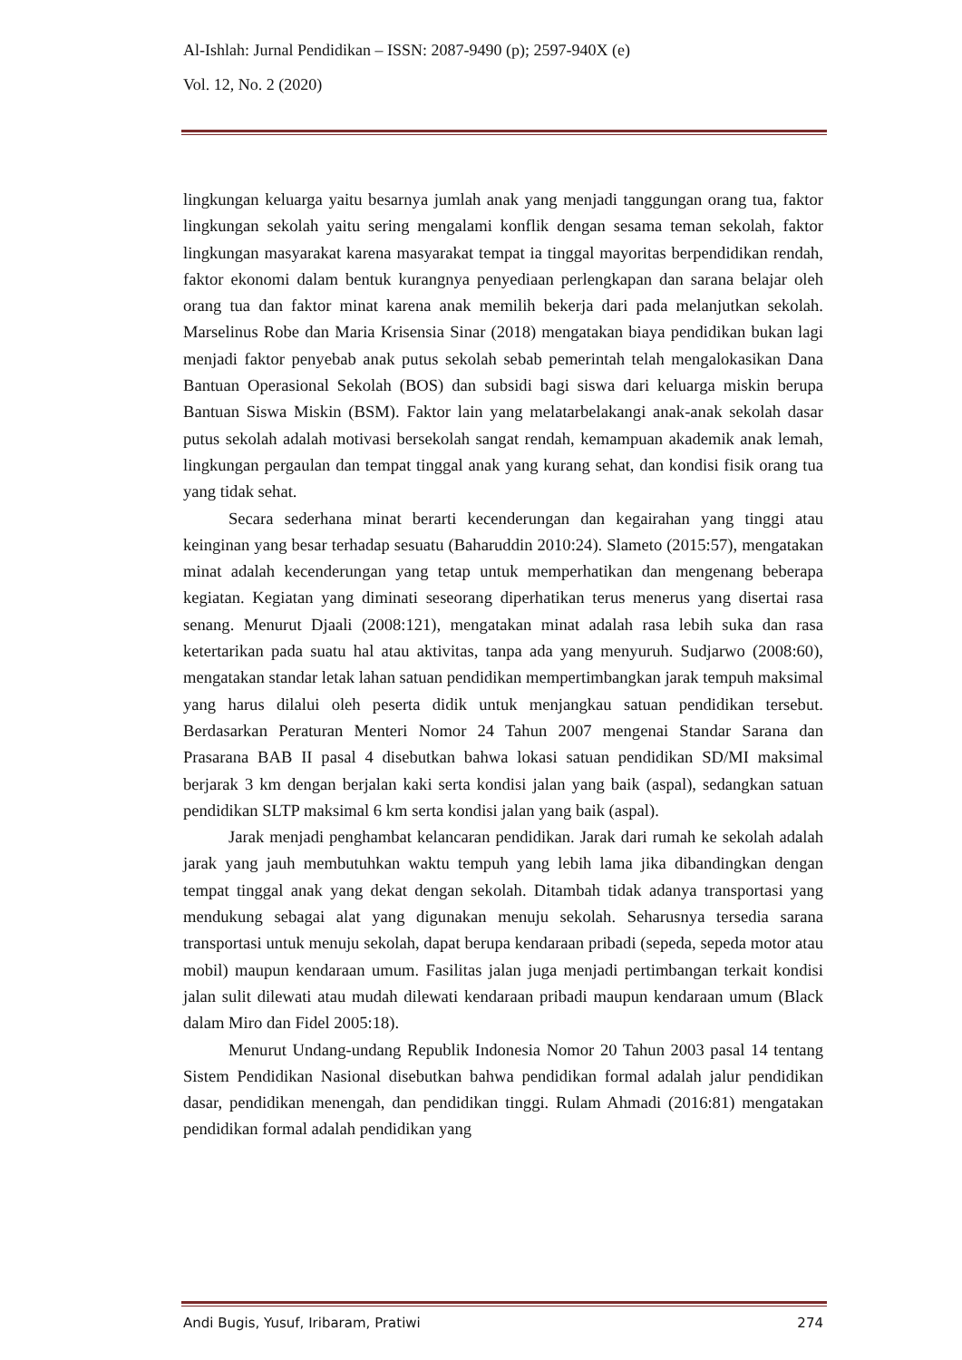Al-Ishlah: Jurnal Pendidikan – ISSN: 2087-9490 (p); 2597-940X (e)
Vol. 12, No. 2 (2020)
lingkungan keluarga yaitu besarnya jumlah anak yang menjadi tanggungan orang tua, faktor lingkungan sekolah yaitu sering mengalami konflik dengan sesama teman sekolah, faktor lingkungan masyarakat karena masyarakat tempat ia tinggal mayoritas berpendidikan rendah, faktor ekonomi dalam bentuk kurangnya penyediaan perlengkapan dan sarana belajar oleh orang tua dan faktor minat karena anak memilih bekerja dari pada melanjutkan sekolah. Marselinus Robe dan Maria Krisensia Sinar (2018) mengatakan biaya pendidikan bukan lagi menjadi faktor penyebab anak putus sekolah sebab pemerintah telah mengalokasikan Dana Bantuan Operasional Sekolah (BOS) dan subsidi bagi siswa dari keluarga miskin berupa Bantuan Siswa Miskin (BSM). Faktor lain yang melatarbelakangi anak-anak sekolah dasar putus sekolah adalah motivasi bersekolah sangat rendah, kemampuan akademik anak lemah, lingkungan pergaulan dan tempat tinggal anak yang kurang sehat, dan kondisi fisik orang tua yang tidak sehat.
Secara sederhana minat berarti kecenderungan dan kegairahan yang tinggi atau keinginan yang besar terhadap sesuatu (Baharuddin 2010:24). Slameto (2015:57), mengatakan minat adalah kecenderungan yang tetap untuk memperhatikan dan mengenang beberapa kegiatan. Kegiatan yang diminati seseorang diperhatikan terus menerus yang disertai rasa senang. Menurut Djaali (2008:121), mengatakan minat adalah rasa lebih suka dan rasa ketertarikan pada suatu hal atau aktivitas, tanpa ada yang menyuruh. Sudjarwo (2008:60), mengatakan standar letak lahan satuan pendidikan mempertimbangkan jarak tempuh maksimal yang harus dilalui oleh peserta didik untuk menjangkau satuan pendidikan tersebut. Berdasarkan Peraturan Menteri Nomor 24 Tahun 2007 mengenai Standar Sarana dan Prasarana BAB II pasal 4 disebutkan bahwa lokasi satuan pendidikan SD/MI maksimal berjarak 3 km dengan berjalan kaki serta kondisi jalan yang baik (aspal), sedangkan satuan pendidikan SLTP maksimal 6 km serta kondisi jalan yang baik (aspal).
Jarak menjadi penghambat kelancaran pendidikan. Jarak dari rumah ke sekolah adalah jarak yang jauh membutuhkan waktu tempuh yang lebih lama jika dibandingkan dengan tempat tinggal anak yang dekat dengan sekolah. Ditambah tidak adanya transportasi yang mendukung sebagai alat yang digunakan menuju sekolah. Seharusnya tersedia sarana transportasi untuk menuju sekolah, dapat berupa kendaraan pribadi (sepeda, sepeda motor atau mobil) maupun kendaraan umum. Fasilitas jalan juga menjadi pertimbangan terkait kondisi jalan sulit dilewati atau mudah dilewati kendaraan pribadi maupun kendaraan umum (Black dalam Miro dan Fidel 2005:18).
Menurut Undang-undang Republik Indonesia Nomor 20 Tahun 2003 pasal 14 tentang Sistem Pendidikan Nasional disebutkan bahwa pendidikan formal adalah jalur pendidikan dasar, pendidikan menengah, dan pendidikan tinggi. Rulam Ahmadi (2016:81) mengatakan pendidikan formal adalah pendidikan yang
Andi Bugis, Yusuf, Iribaram, Pratiwi 274